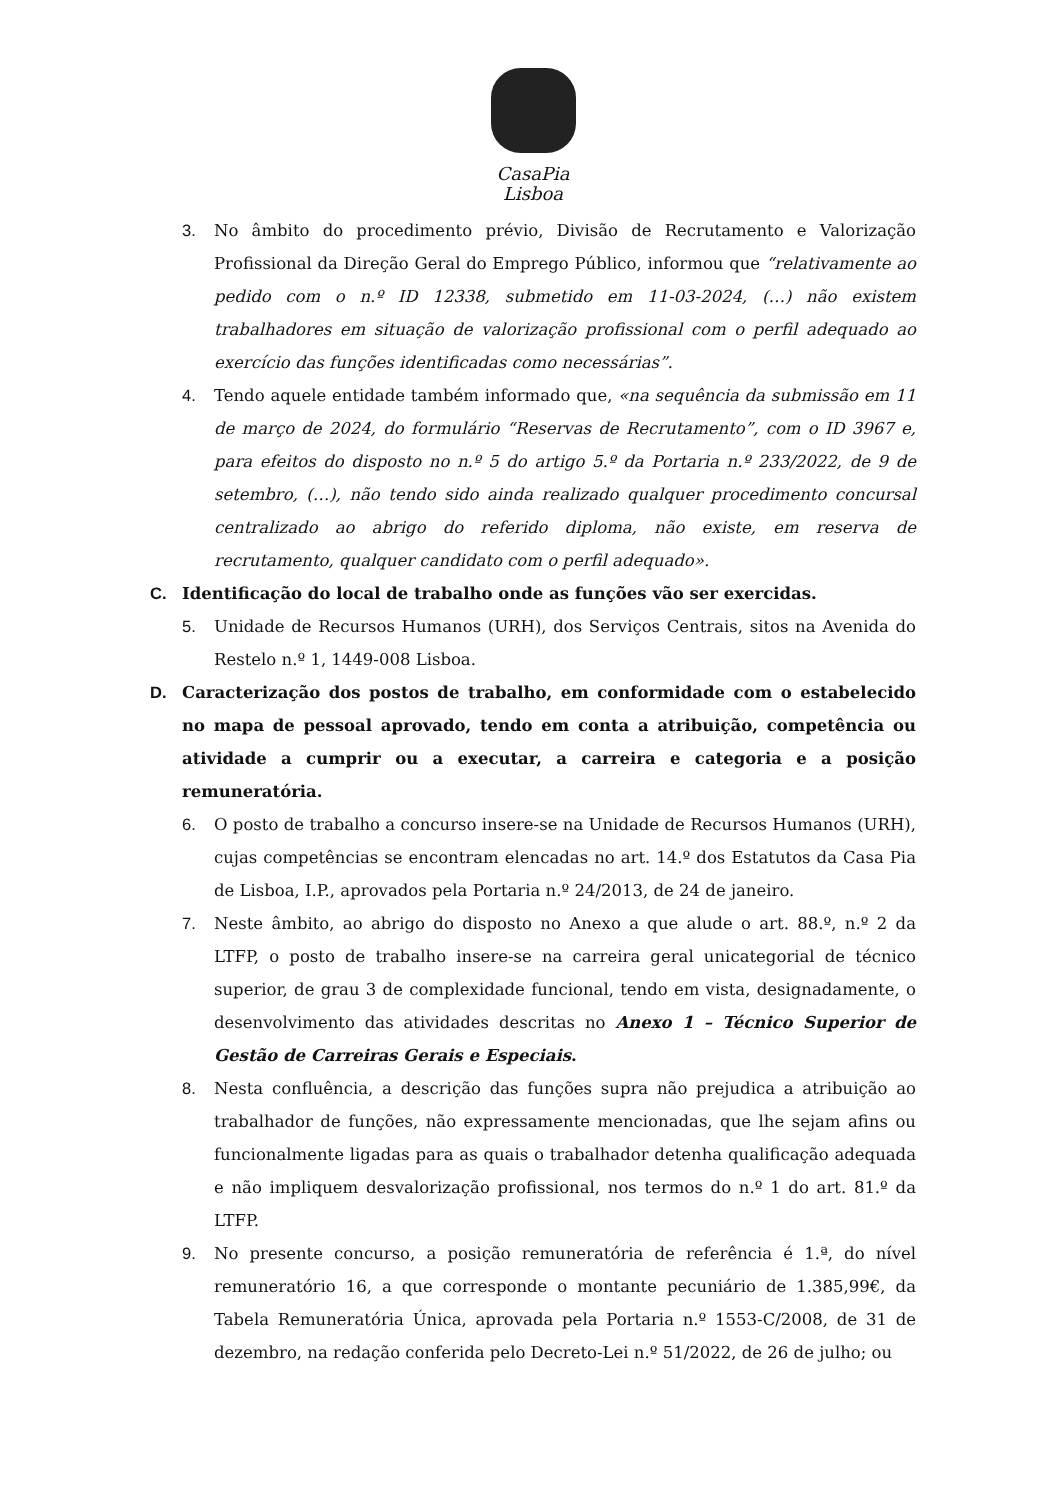CasaPia
Lisboa
3. No âmbito do procedimento prévio, Divisão de Recrutamento e Valorização Profissional da Direção Geral do Emprego Público, informou que “relativamente ao pedido com o n.º ID 12338, submetido em 11-03-2024, (…) não existem trabalhadores em situação de valorização profissional com o perfil adequado ao exercício das funções identificadas como necessárias”.
4. Tendo aquele entidade também informado que, «na sequência da submissão em 11 de março de 2024, do formulário “Reservas de Recrutamento”, com o ID 3967 e, para efeitos do disposto no n.º 5 do artigo 5.º da Portaria n.º 233/2022, de 9 de setembro, (…), não tendo sido ainda realizado qualquer procedimento concursal centralizado ao abrigo do referido diploma, não existe, em reserva de recrutamento, qualquer candidato com o perfil adequado».
C. Identificação do local de trabalho onde as funções vão ser exercidas.
5. Unidade de Recursos Humanos (URH), dos Serviços Centrais, sitos na Avenida do Restelo n.º 1, 1449-008 Lisboa.
D. Caracterização dos postos de trabalho, em conformidade com o estabelecido no mapa de pessoal aprovado, tendo em conta a atribuição, competência ou atividade a cumprir ou a executar, a carreira e categoria e a posição remuneratória.
6. O posto de trabalho a concurso insere-se na Unidade de Recursos Humanos (URH), cujas competências se encontram elencadas no art. 14.º dos Estatutos da Casa Pia de Lisboa, I.P., aprovados pela Portaria n.º 24/2013, de 24 de janeiro.
7. Neste âmbito, ao abrigo do disposto no Anexo a que alude o art. 88.º, n.º 2 da LTFP, o posto de trabalho insere-se na carreira geral unicategorial de técnico superior, de grau 3 de complexidade funcional, tendo em vista, designadamente, o desenvolvimento das atividades descritas no Anexo 1 – Técnico Superior de Gestão de Carreiras Gerais e Especiais.
8. Nesta confluência, a descrição das funções supra não prejudica a atribuição ao trabalhador de funções, não expressamente mencionadas, que lhe sejam afins ou funcionalmente ligadas para as quais o trabalhador detenha qualificação adequada e não impliquem desvalorização profissional, nos termos do n.º 1 do art. 81.º da LTFP.
9. No presente concurso, a posição remuneratória de referência é 1.ª, do nível remuneratório 16, a que corresponde o montante pecuniário de 1.385,99€, da Tabela Remuneratória Única, aprovada pela Portaria n.º 1553-C/2008, de 31 de dezembro, na redação conferida pelo Decreto-Lei n.º 51/2022, de 26 de julho; ou